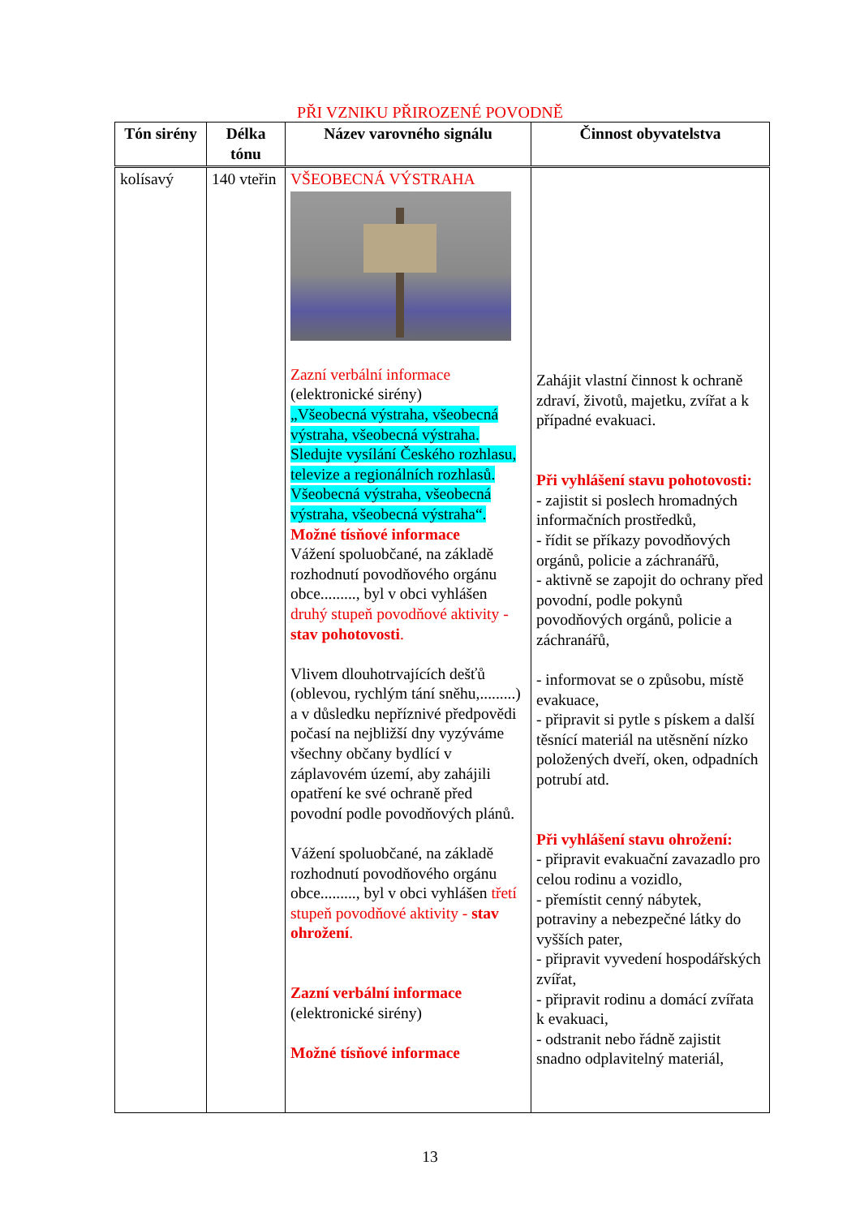PŘI VZNIKU PŘIROZENÉ POVODNĚ
| Tón sirény | Délka tónu | Název varovného signálu | Činnost obyvatelstva |
| --- | --- | --- | --- |
| kolísavý | 140 vteřin | VŠEOBECNÁ VÝSTRAHA Zazní verbální informace (elektronické sirény) „Všeobecná výstraha, všeobecná výstraha, všeobecná výstraha. Sledujte vysílání Českého rozhlasu, televize a regionálních rozhlasů. Všeobecná výstraha, všeobecná výstraha, všeobecná výstraha“. Možné tísňové informace Vážení spoluobčané, na základě rozhodnutí povodňového orgánu obce........., byl v obci vyhlášen druhý stupeň povodňové aktivity - stav pohotovosti . Vlivem dlouhotrvajících dešťů (oblevou, rychlým tání sněhu,.........) a v důsledku nepříznivé předpovědi počasí na nejbližší dny vyzýváme všechny občany bydlící v záplavovém území, aby zahájili opatření ke své ochraně před povodní podle povodňových plánů. Vážení spoluobčané, na základě rozhodnutí povodňového orgánu obce........., byl v obci vyhlášen třetí stupeň povodňové aktivity - stav ohrožení . Zazní verbální informace (elektronické sirény) Možné tísňové informace | Zahájit vlastní činnost k ochraně zdraví, životů, majetku, zvířat a k případné evakuaci. Při vyhlášení stavu pohotovosti: - zajistit si poslech hromadných informačních prostředků, - řídit se příkazy povodňových orgánů, policie a záchranářů, - aktivně se zapojit do ochrany před povodní, podle pokynů povodňových orgánů, policie a záchranářů, - informovat se o způsobu, místě evakuace, - připravit si pytle s pískem a další těsnící materiál na utěsnění nízko položených dveří, oken, odpadních potrubí atd. Při vyhlášení stavu ohrožení: - připravit evakuační zavazadlo pro celou rodinu a vozidlo, - přemístit cenný nábytek, potraviny a nebezpečné látky do vyšších pater, - připravit vyvedení hospodářských zvířat, - připravit rodinu a domácí zvířata k evakuaci, - odstranit nebo řádně zajistit snadno odplavitelný materiál, |
13